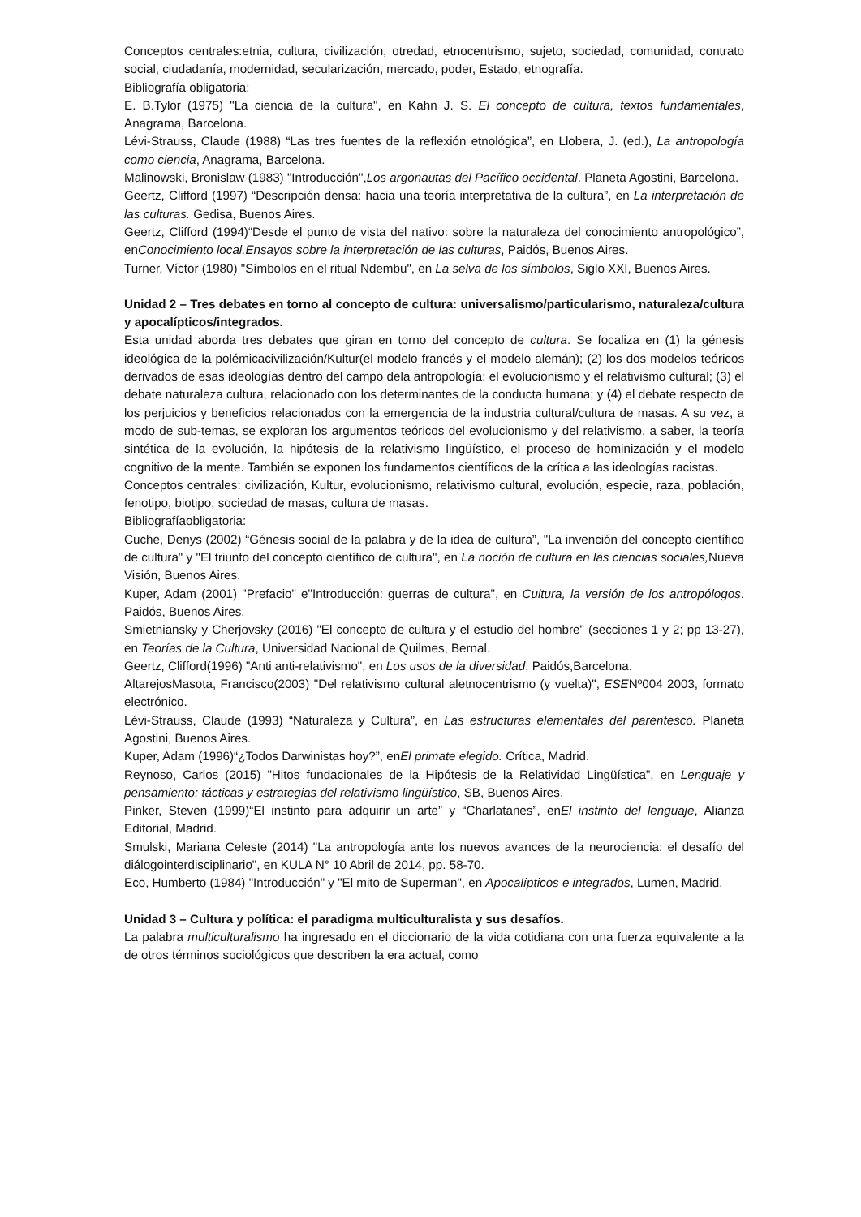Conceptos centrales:etnia, cultura, civilización, otredad, etnocentrismo, sujeto, sociedad, comunidad, contrato social, ciudadanía, modernidad, secularización, mercado, poder, Estado, etnografía.
Bibliografía obligatoria:
E. B.Tylor (1975) "La ciencia de la cultura", en Kahn J. S. El concepto de cultura, textos fundamentales, Anagrama, Barcelona.
Lévi-Strauss, Claude (1988) “Las tres fuentes de la reflexión etnológica”, en Llobera, J. (ed.), La antropología como ciencia, Anagrama, Barcelona.
Malinowski, Bronislaw (1983) "Introducción",Los argonautas del Pacífico occidental. Planeta Agostini, Barcelona.
Geertz, Clifford (1997) “Descripción densa: hacia una teoría interpretativa de la cultura”, en La interpretación de las culturas. Gedisa, Buenos Aires.
Geertz, Clifford (1994)“Desde el punto de vista del nativo: sobre la naturaleza del conocimiento antropológico”, enConocimiento local.Ensayos sobre la interpretación de las culturas, Paidós, Buenos Aires.
Turner, Víctor (1980) "Símbolos en el ritual Ndembu", en La selva de los símbolos, Siglo XXI, Buenos Aires.
Unidad 2 – Tres debates en torno al concepto de cultura: universalismo/particularismo, naturaleza/cultura y apocalípticos/integrados.
Esta unidad aborda tres debates que giran en torno del concepto de cultura. Se focaliza en (1) la génesis ideológica de la polémicacivilización/Kultur(el modelo francés y el modelo alemán); (2) los dos modelos teóricos derivados de esas ideologías dentro del campo dela antropología: el evolucionismo y el relativismo cultural; (3) el debate naturaleza cultura, relacionado con los determinantes de la conducta humana; y (4) el debate respecto de los perjuicios y beneficios relacionados con la emergencia de la industria cultural/cultura de masas. A su vez, a modo de sub-temas, se exploran los argumentos teóricos del evolucionismo y del relativismo, a saber, la teoría sintética de la evolución, la hipótesis de la relativismo lingüístico, el proceso de hominización y el modelo cognitivo de la mente. También se exponen los fundamentos científicos de la crítica a las ideologías racistas.
Conceptos centrales: civilización, Kultur, evolucionismo, relativismo cultural, evolución, especie, raza, población, fenotipo, biotipo, sociedad de masas, cultura de masas.
Bibliografíaobligatoria:
Cuche, Denys (2002) “Génesis social de la palabra y de la idea de cultura”, "La invención del concepto científico de cultura" y "El triunfo del concepto científico de cultura", en La noción de cultura en las ciencias sociales, Nueva Visión, Buenos Aires.
Kuper, Adam (2001) "Prefacio" e"Introducción: guerras de cultura", en Cultura, la versión de los antropólogos. Paidós, Buenos Aires.
Smietniansky y Cherjovsky (2016) "El concepto de cultura y el estudio del hombre" (secciones 1 y 2; pp 13-27), en Teorías de la Cultura, Universidad Nacional de Quilmes, Bernal.
Geertz, Clifford(1996) "Anti anti-relativismo", en Los usos de la diversidad, Paidós,Barcelona.
AltarejosMasota, Francisco(2003) "Del relativismo cultural aletnocentrismo (y vuelta)", ESENº004 2003, formato electrónico.
Lévi-Strauss, Claude (1993) “Naturaleza y Cultura”, en Las estructuras elementales del parentesco. Planeta Agostini, Buenos Aires.
Kuper, Adam (1996)“¿Todos Darwinistas hoy?”, enEl primate elegido. Crítica, Madrid.
Reynoso, Carlos (2015) "Hitos fundacionales de la Hipótesis de la Relatividad Lingüística", en Lenguaje y pensamiento: tácticas y estrategias del relativismo lingüístico, SB, Buenos Aires.
Pinker, Steven (1999)“El instinto para adquirir un arte” y “Charlatanes”, enEl instinto del lenguaje, Alianza Editorial, Madrid.
Smulski, Mariana Celeste (2014) "La antropología ante los nuevos avances de la neurociencia: el desafío del diálogointerdisciplinario", en KULA N° 10 Abril de 2014, pp. 58-70.
Eco, Humberto (1984) "Introducción" y "El mito de Superman", en Apocalípticos e integrados, Lumen, Madrid.
Unidad 3 – Cultura y política: el paradigma multiculturalista y sus desafíos.
La palabra multiculturalismo ha ingresado en el diccionario de la vida cotidiana con una fuerza equivalente a la de otros términos sociológicos que describen la era actual, como